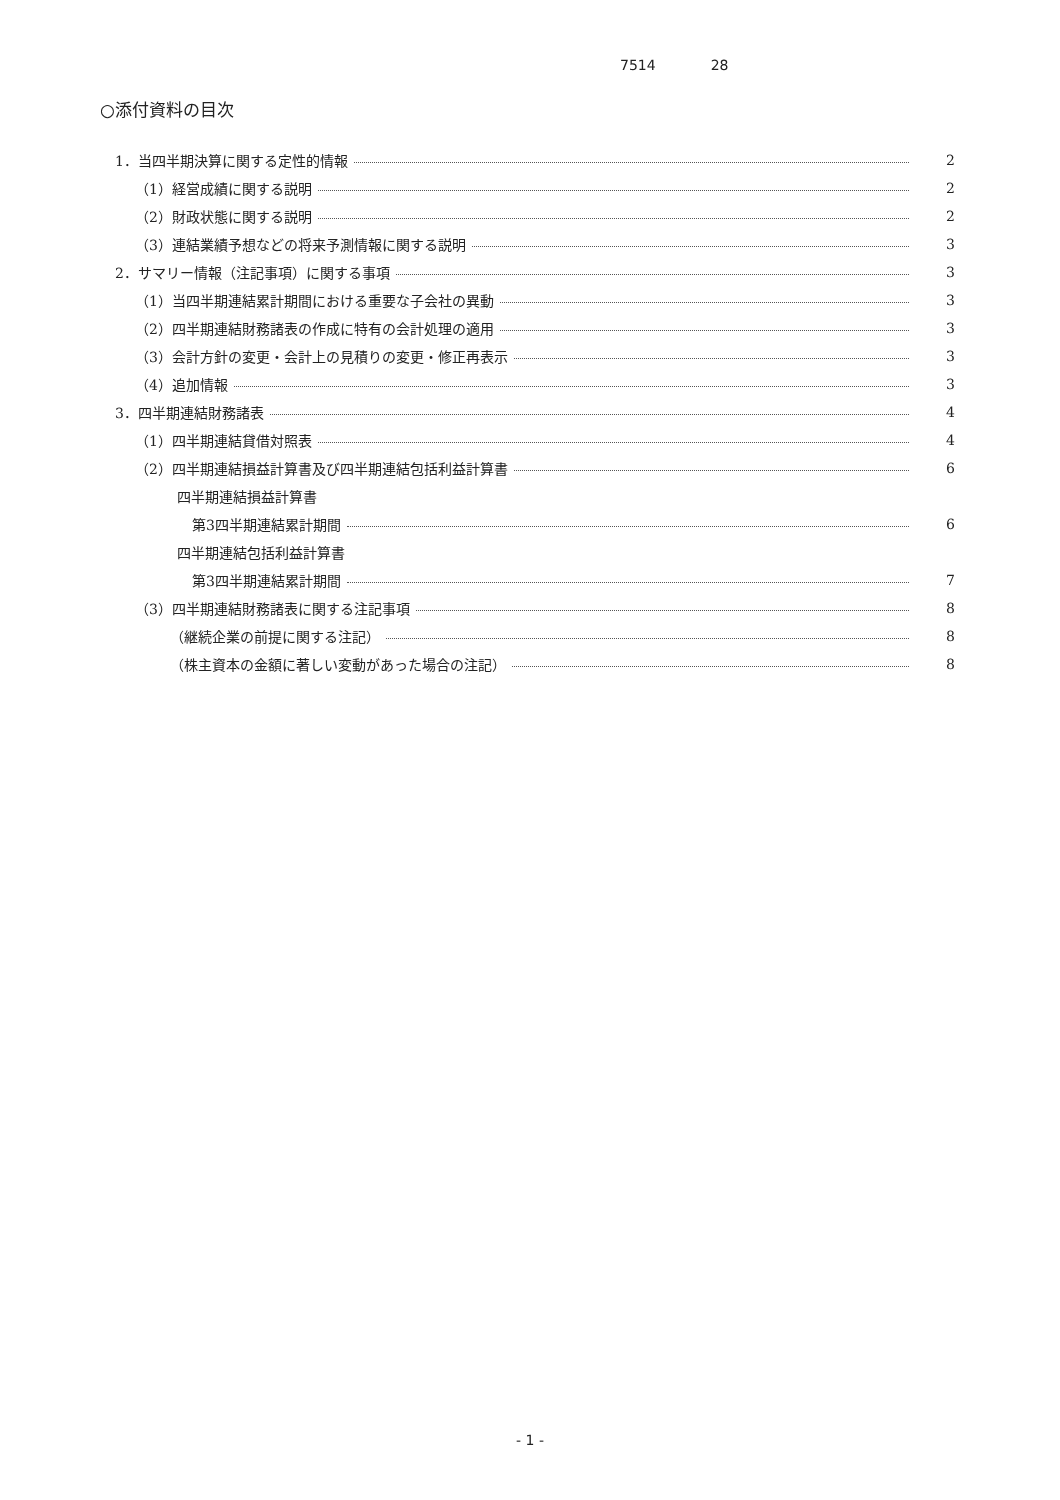7514 28
○添付資料の目次
1．当四半期決算に関する定性的情報 2
（1）経営成績に関する説明 2
（2）財政状態に関する説明 2
（3）連結業績予想などの将来予測情報に関する説明 3
2．サマリー情報（注記事項）に関する事項 3
（1）当四半期連結累計期間における重要な子会社の異動 3
（2）四半期連結財務諸表の作成に特有の会計処理の適用 3
（3）会計方針の変更・会計上の見積りの変更・修正再表示 3
（4）追加情報 3
3．四半期連結財務諸表 4
（1）四半期連結貸借対照表 4
（2）四半期連結損益計算書及び四半期連結包括利益計算書 6
四半期連結損益計算書
第3四半期連結累計期間 6
四半期連結包括利益計算書
第3四半期連結累計期間 7
（3）四半期連結財務諸表に関する注記事項 8
（継続企業の前提に関する注記） 8
（株主資本の金額に著しい変動があった場合の注記） 8
- 1 -